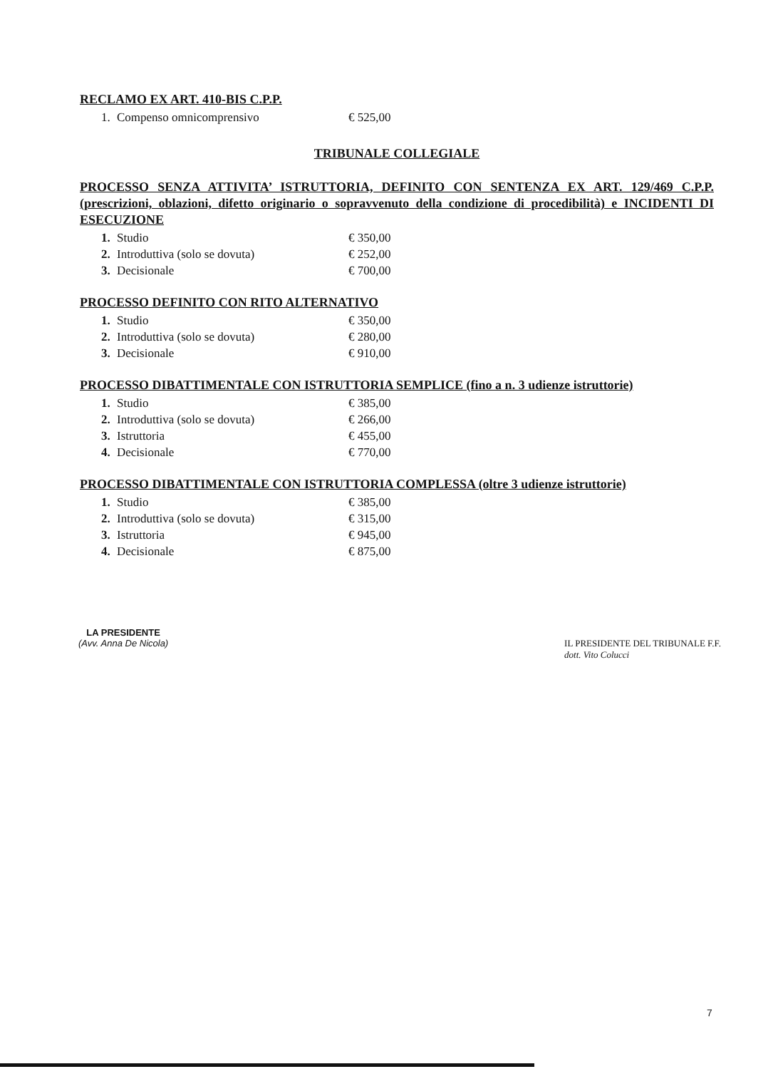RECLAMO EX ART. 410-BIS C.P.P.
| 1. | Compenso omnicomprensivo | € 525,00 |
TRIBUNALE COLLEGIALE
PROCESSO SENZA ATTIVITA’ ISTRUTTORIA, DEFINITO CON SENTENZA EX ART. 129/469 C.P.P. (prescrizioni, oblazioni, difetto originario o sopravvenuto della condizione di procedibilità) e INCIDENTI DI ESECUZIONE
| 1. | Studio | € 350,00 |
| 2. | Introduttiva (solo se dovuta) | € 252,00 |
| 3. | Decisionale | € 700,00 |
PROCESSO DEFINITO CON RITO ALTERNATIVO
| 1. | Studio | € 350,00 |
| 2. | Introduttiva (solo se dovuta) | € 280,00 |
| 3. | Decisionale | € 910,00 |
PROCESSO DIBATTIMENTALE CON ISTRUTTORIA SEMPLICE (fino a n. 3 udienze istruttorie)
| 1. | Studio | € 385,00 |
| 2. | Introduttiva (solo se dovuta) | € 266,00 |
| 3. | Istruttoria | € 455,00 |
| 4. | Decisionale | € 770,00 |
PROCESSO DIBATTIMENTALE CON ISTRUTTORIA COMPLESSA (oltre 3 udienze istruttorie)
| 1. | Studio | € 385,00 |
| 2. | Introduttiva (solo se dovuta) | € 315,00 |
| 3. | Istruttoria | € 945,00 |
| 4. | Decisionale | € 875,00 |
LA PRESIDENTE
(Avv. Anna De Nicola)
IL PRESIDENTE DEL TRIBUNALE F.F.
dott. Vito Colucci
7